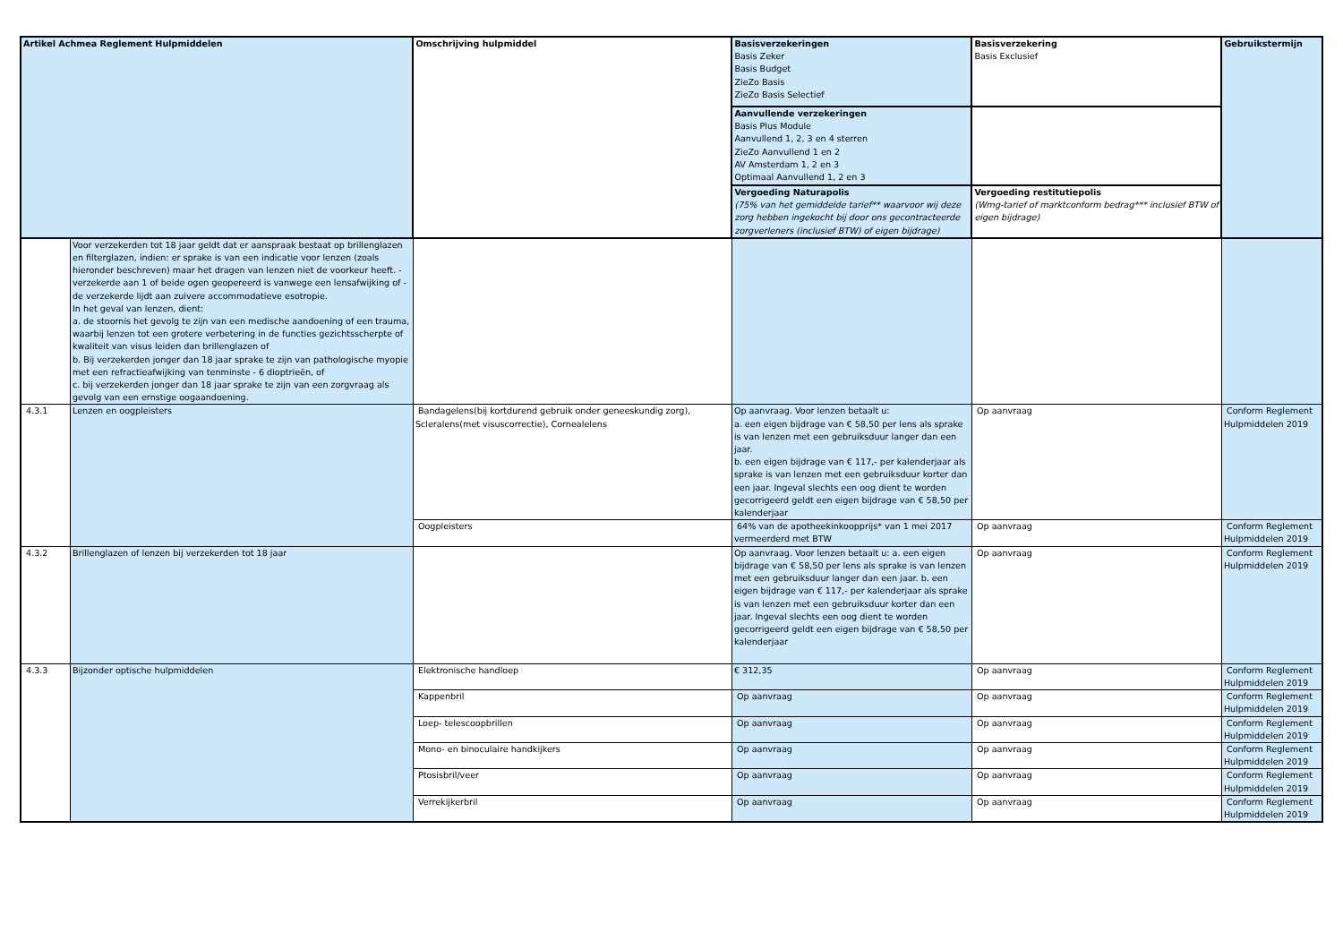| Artikel Achmea Reglement Hulpmiddelen | | Omschrijving hulpmiddel | Basisverzekeringen Basis Zeker Basis Budget ZieZo Basis ZieZo Basis Selectief | Basisverzekering Basis Exclusief | Gebruikstermijn |
| --- | --- | --- | --- | --- | --- |
| | | | Aanvullende verzekeringen Basis Plus Module Aanvullend 1, 2, 3 en 4 sterren ZieZo Aanvullend 1 en 2 AV Amsterdam 1, 2 en 3 Optimaal Aanvullend 1, 2 en 3 | | |
| | | | Vergoeding Naturapolis (75% van het gemiddelde tarief** waarvoor wij deze zorg hebben ingekocht bij door ons gecontracteerde zorgverleners (inclusief BTW) of eigen bijdrage) | Vergoeding restitutiepolis (Wmg-tarief of marktconform bedrag*** inclusief BTW of eigen bijdrage) | |
| | Voor verzekerden tot 18 jaar geldt dat er aanspraak bestaat op brillenglazen en filterglazen, indien: er sprake is van een indicatie voor lenzen (zoals hieronder beschreven) maar het dragen van lenzen niet de voorkeur heeft. - verzekerde aan 1 of beide ogen geopereerd is vanwege een lensafwijking of - de verzekerde lijdt aan zuivere accommodatieve esotropie. In het geval van lenzen, dient: a. de stoornis het gevolg te zijn van een medische aandoening of een trauma, waarbij lenzen tot een grotere verbetering in de functies gezichtsscherpte of kwaliteit van visus leiden dan brillenglazen of b. Bij verzekerden jonger dan 18 jaar sprake te zijn van pathologische myopie met een refractieafwijking van tenminste - 6 dioptrieën, of c. bij verzekerden jonger dan 18 jaar sprake te zijn van een zorgvraag als gevolg van een ernstige oogaandoening. | | | | |
| 4.3.1 | Lenzen en oogpleisters | Bandagelens(bij kortdurend gebruik onder geneeskundig zorg), Scleralens(met visuscorrectie), Cornealelens | Op aanvraag. Voor lenzen betaalt u: a. een eigen bijdrage van € 58,50 per lens als sprake is van lenzen met een gebruiksduur langer dan een jaar. b. een eigen bijdrage van € 117,- per kalenderjaar als sprake is van lenzen met een gebruiksduur korter dan een jaar. Ingeval slechts een oog dient te worden gecorrigeerd geldt een eigen bijdrage van € 58,50 per kalenderjaar | Op aanvraag | Conform Reglement Hulpmiddelen 2019 |
| | | Oogpleisters | 64% van de apotheekinkoopprijs* van 1 mei 2017 vermeerderd met BTW | Op aanvraag | Conform Reglement Hulpmiddelen 2019 |
| 4.3.2 | Brillenglazen of lenzen bij verzekerden tot 18 jaar | | Op aanvraag. Voor lenzen betaalt u: a. een eigen bijdrage van € 58,50 per lens als sprake is van lenzen met een gebruiksduur langer dan een jaar. b. een eigen bijdrage van € 117,- per kalenderjaar als sprake is van lenzen met een gebruiksduur korter dan een jaar. Ingeval slechts een oog dient te worden gecorrigeerd geldt een eigen bijdrage van € 58,50 per kalenderjaar | Op aanvraag | Conform Reglement Hulpmiddelen 2019 |
| 4.3.3 | Bijzonder optische hulpmiddelen | Elektronische handloep | € 312,35 | Op aanvraag | Conform Reglement Hulpmiddelen 2019 |
| | | Kappenbril | Op aanvraag | Op aanvraag | Conform Reglement Hulpmiddelen 2019 |
| | | Loep- telescoopbrillen | Op aanvraag | Op aanvraag | Conform Reglement Hulpmiddelen 2019 |
| | | Mono- en binoculaire handkijkers | Op aanvraag | Op aanvraag | Conform Reglement Hulpmiddelen 2019 |
| | | Ptosisbril/veer | Op aanvraag | Op aanvraag | Conform Reglement Hulpmiddelen 2019 |
| | | Verrekijkerbril | Op aanvraag | Op aanvraag | Conform Reglement Hulpmiddelen 2019 |